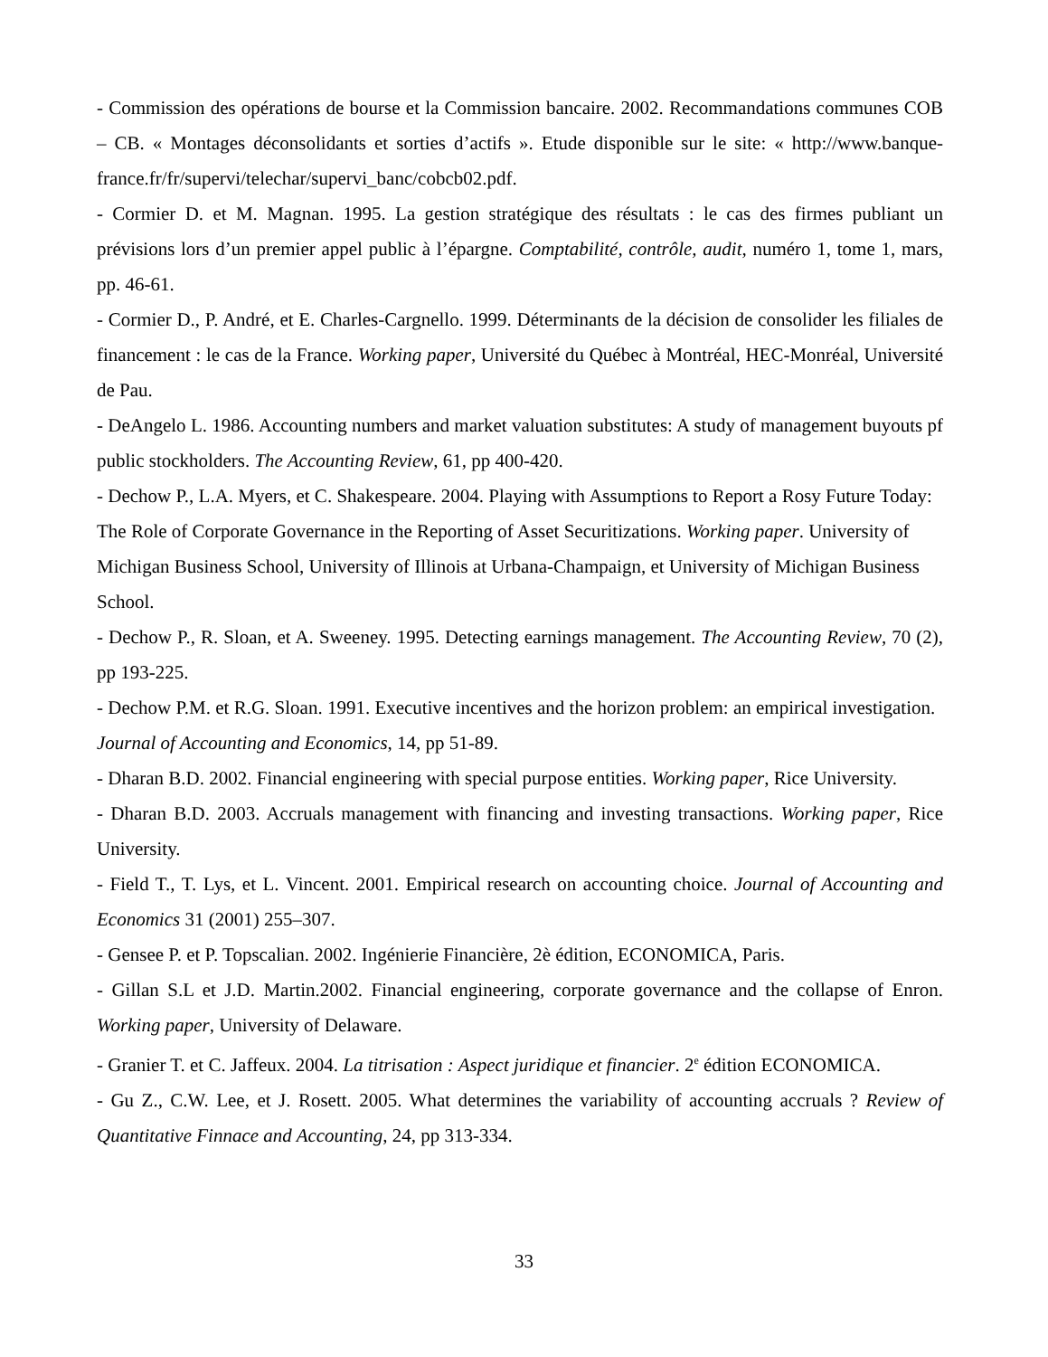- Commission des opérations de bourse et la Commission bancaire. 2002. Recommandations communes COB – CB. « Montages déconsolidants et sorties d’actifs ». Etude disponible sur le site: « http://www.banque-france.fr/fr/supervi/telechar/supervi_banc/cobcb02.pdf.
- Cormier D. et M. Magnan. 1995. La gestion stratégique des résultats : le cas des firmes publiant un prévisions lors d’un premier appel public à l’épargne. Comptabilité, contrôle, audit, numéro 1, tome 1, mars, pp. 46-61.
- Cormier D., P. André, et E. Charles-Cargnello. 1999. Déterminants de la décision de consolider les filiales de financement : le cas de la France. Working paper, Université du Québec à Montréal, HEC-Monréal, Université de Pau.
- DeAngelo L. 1986. Accounting numbers and market valuation substitutes: A study of management buyouts pf public stockholders. The Accounting Review, 61, pp 400-420.
- Dechow P., L.A. Myers, et C. Shakespeare. 2004. Playing with Assumptions to Report a Rosy Future Today: The Role of Corporate Governance in the Reporting of Asset Securitizations. Working paper. University of Michigan Business School, University of Illinois at Urbana-Champaign, et University of Michigan Business School.
- Dechow P., R. Sloan, et A. Sweeney. 1995. Detecting earnings management. The Accounting Review, 70 (2), pp 193-225.
- Dechow P.M. et R.G. Sloan. 1991. Executive incentives and the horizon problem: an empirical investigation. Journal of Accounting and Economics, 14, pp 51-89.
- Dharan B.D. 2002. Financial engineering with special purpose entities. Working paper, Rice University.
- Dharan B.D. 2003. Accruals management with financing and investing transactions. Working paper, Rice University.
- Field T., T. Lys, et L. Vincent. 2001. Empirical research on accounting choice. Journal of Accounting and Economics 31 (2001) 255–307.
- Gensee P. et P. Topscalian. 2002. Ingénierie Financière, 2è édition, ECONOMICA, Paris.
- Gillan S.L et J.D. Martin.2002. Financial engineering, corporate governance and the collapse of Enron. Working paper, University of Delaware.
- Granier T. et C. Jaffeux. 2004. La titrisation : Aspect juridique et financier. 2<sup>e</sup> édition ECONOMICA.
- Gu Z., C.W. Lee, et J. Rosett. 2005. What determines the variability of accounting accruals ? Review of Quantitative Finnace and Accounting, 24, pp 313-334.
33